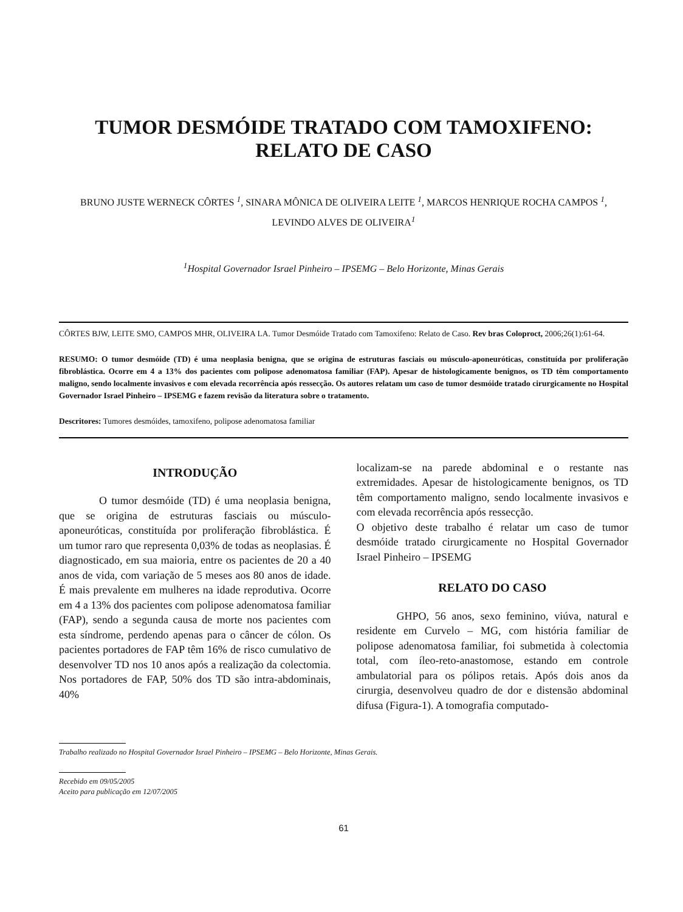TUMOR DESMÓIDE TRATADO COM TAMOXIFENO:
RELATO DE CASO
BRUNO JUSTE WERNECK CÔRTES <sup>1</sup>, SINARA MÔNICA DE OLIVEIRA LEITE <sup>1</sup>, MARCOS HENRIQUE ROCHA CAMPOS <sup>1</sup>, LEVINDO ALVES DE OLIVEIRA<sup>1</sup>
<sup>1</sup> Hospital Governador Israel Pinheiro – IPSEMG – Belo Horizonte, Minas Gerais
CÔRTES BJW, LEITE SMO, CAMPOS MHR, OLIVEIRA LA. Tumor Desmóide Tratado com Tamoxifeno: Relato de Caso. Rev bras Coloproct, 2006;26(1):61-64.
RESUMO: O tumor desmóide (TD) é uma neoplasia benigna, que se origina de estruturas fasciais ou músculo-aponeuróticas, constituída por proliferação fibroblástica. Ocorre em 4 a 13% dos pacientes com polipose adenomatosa familiar (FAP). Apesar de histologicamente benignos, os TD têm comportamento maligno, sendo localmente invasivos e com elevada recorrência após ressecção. Os autores relatam um caso de tumor desmóide tratado cirurgicamente no Hospital Governador Israel Pinheiro – IPSEMG e fazem revisão da literatura sobre o tratamento.
Descritores: Tumores desmóides, tamoxifeno, polipose adenomatosa familiar
INTRODUÇÃO
O tumor desmóide (TD) é uma neoplasia benigna, que se origina de estruturas fasciais ou músculo-aponeuróticas, constituída por proliferação fibroblástica. É um tumor raro que representa 0,03% de todas as neoplasias. É diagnosticado, em sua maioria, entre os pacientes de 20 a 40 anos de vida, com variação de 5 meses aos 80 anos de idade. É mais prevalente em mulheres na idade reprodutiva. Ocorre em 4 a 13% dos pacientes com polipose adenomatosa familiar (FAP), sendo a segunda causa de morte nos pacientes com esta síndrome, perdendo apenas para o câncer de cólon. Os pacientes portadores de FAP têm 16% de risco cumulativo de desenvolver TD nos 10 anos após a realização da colectomia. Nos portadores de FAP, 50% dos TD são intra-abdominais, 40%
localizam-se na parede abdominal e o restante nas extremidades. Apesar de histologicamente benignos, os TD têm comportamento maligno, sendo localmente invasivos e com elevada recorrência após ressecção.
O objetivo deste trabalho é relatar um caso de tumor desmóide tratado cirurgicamente no Hospital Governador Israel Pinheiro – IPSEMG
RELATO DO CASO
GHPO, 56 anos, sexo feminino, viúva, natural e residente em Curvelo – MG, com história familiar de polipose adenomatosa familiar, foi submetida à colectomia total, com íleo-reto-anastomose, estando em controle ambulatorial para os pólipos retais. Após dois anos da cirurgia, desenvolveu quadro de dor e distensão abdominal difusa (Figura-1). A tomografia computado-
Trabalho realizado no Hospital Governador Israel Pinheiro – IPSEMG – Belo Horizonte, Minas Gerais.
Recebido em 09/05/2005
Aceito para publicação em 12/07/2005
61